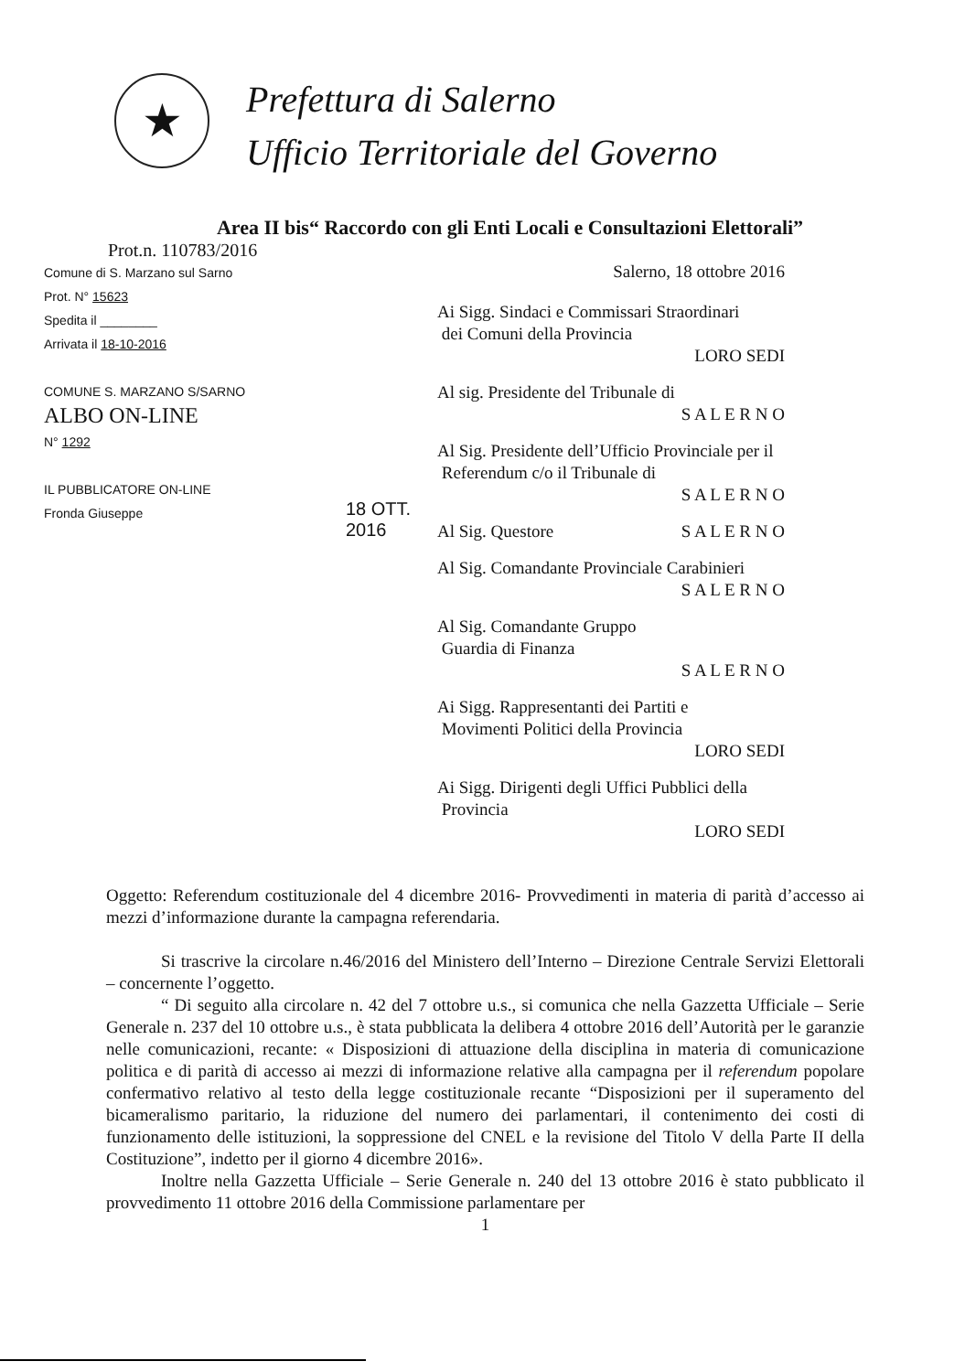★
Prefettura di Salerno
Ufficio Territoriale del Governo
Area II bis“ Raccordo con gli Enti Locali e Consultazioni Elettorali”
Prot.n. 110783/2016
Comune di S. Marzano sul Sarno
Prot. N° 15623
Spedita il ________
Arrivata il 18-10-2016
COMUNE S. MARZANO S/SARNO
ALBO ON-LINE
N° 1292
IL PUBBLICATORE ON-LINE
Fronda Giuseppe
18 OTT. 2016
Salerno, 18 ottobre 2016
Ai Sigg. Sindaci e Commissari Straordinari
dei Comuni della Provincia
LORO SEDI
Al sig. Presidente del Tribunale di
S A L E R N O
Al Sig. Presidente dell’Ufficio Provinciale per il
Referendum c/o il Tribunale di
S A L E R N O
Al Sig. Questore S A L E R N O
Al Sig. Comandante Provinciale Carabinieri
S A L E R N O
Al Sig. Comandante Gruppo
Guardia di Finanza
S A L E R N O
Ai Sigg. Rappresentanti dei Partiti e
Movimenti Politici della Provincia
LORO SEDI
Ai Sigg. Dirigenti degli Uffici Pubblici della
Provincia
LORO SEDI
Oggetto: Referendum costituzionale del 4 dicembre 2016- Provvedimenti in materia di parità d’accesso ai mezzi d’informazione durante la campagna referendaria.
Si trascrive la circolare n.46/2016 del Ministero dell’Interno – Direzione Centrale Servizi Elettorali – concernente l’oggetto.
“ Di seguito alla circolare n. 42 del 7 ottobre u.s., si comunica che nella Gazzetta Ufficiale – Serie Generale n. 237 del 10 ottobre u.s., è stata pubblicata la delibera 4 ottobre 2016 dell’Autorità per le garanzie nelle comunicazioni, recante: « Disposizioni di attuazione della disciplina in materia di comunicazione politica e di parità di accesso ai mezzi di informazione relative alla campagna per il referendum popolare confermativo relativo al testo della legge costituzionale recante “Disposizioni per il superamento del bicameralismo paritario, la riduzione del numero dei parlamentari, il contenimento dei costi di funzionamento delle istituzioni, la soppressione del CNEL e la revisione del Titolo V della Parte II della Costituzione”, indetto per il giorno 4 dicembre 2016».
Inoltre nella Gazzetta Ufficiale – Serie Generale n. 240 del 13 ottobre 2016 è stato pubblicato il provvedimento 11 ottobre 2016 della Commissione parlamentare per
1